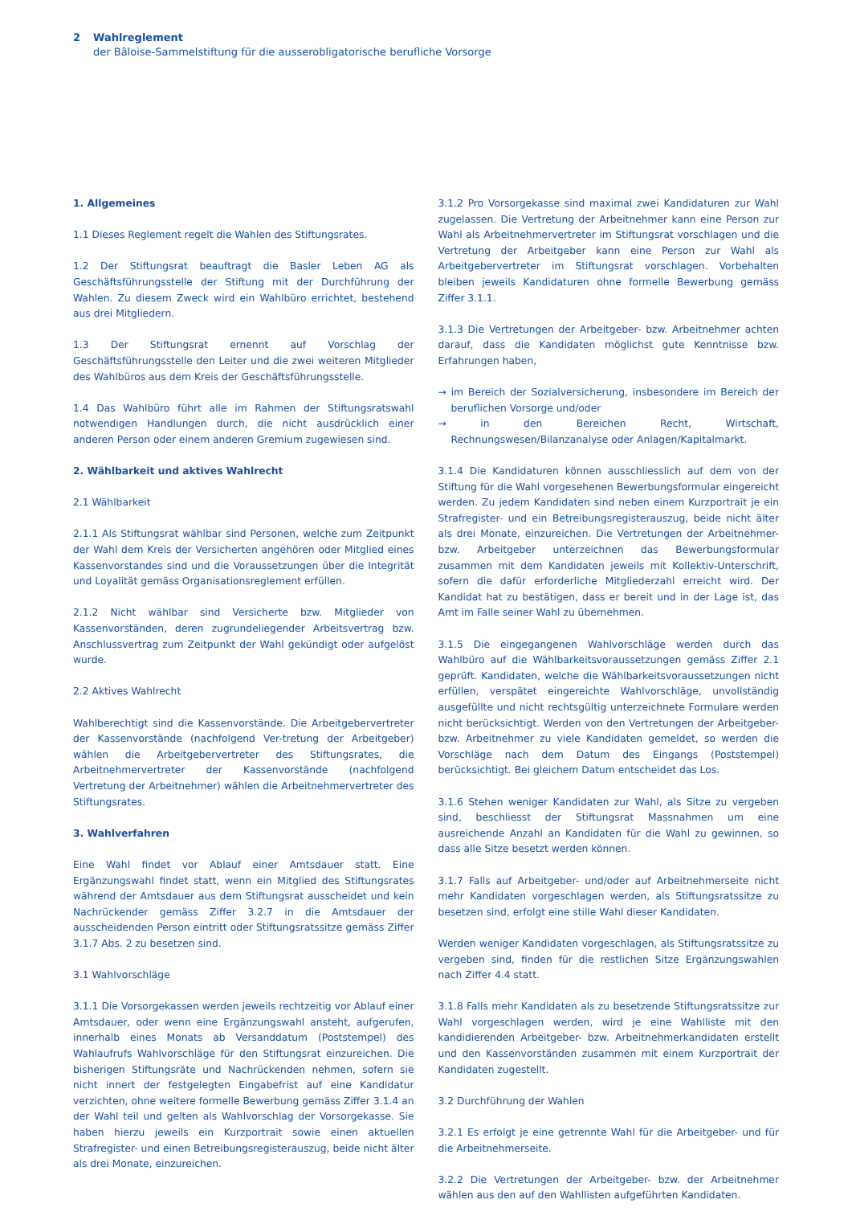2 Wahlreglement
der Bâloise-Sammelstiftung für die ausserobligatorische berufliche Vorsorge
1. Allgemeines
1.1 Dieses Reglement regelt die Wahlen des Stiftungsrates.
1.2 Der Stiftungsrat beauftragt die Basler Leben AG als Geschäftsführungsstelle der Stiftung mit der Durchführung der Wahlen. Zu diesem Zweck wird ein Wahlbüro errichtet, bestehend aus drei Mitgliedern.
1.3 Der Stiftungsrat ernennt auf Vorschlag der Geschäftsführungsstelle den Leiter und die zwei weiteren Mitglieder des Wahlbüros aus dem Kreis der Geschäftsführungsstelle.
1.4 Das Wahlbüro führt alle im Rahmen der Stiftungsratswahl notwendigen Handlungen durch, die nicht ausdrücklich einer anderen Person oder einem anderen Gremium zugewiesen sind.
2. Wählbarkeit und aktives Wahlrecht
2.1 Wählbarkeit
2.1.1 Als Stiftungsrat wählbar sind Personen, welche zum Zeitpunkt der Wahl dem Kreis der Versicherten angehören oder Mitglied eines Kassenvorstandes sind und die Voraussetzungen über die Integrität und Loyalität gemäss Organisationsreglement erfüllen.
2.1.2 Nicht wählbar sind Versicherte bzw. Mitglieder von Kassenvorständen, deren zugrundeliegender Arbeitsvertrag bzw. Anschlussvertrag zum Zeitpunkt der Wahl gekündigt oder aufgelöst wurde.
2.2 Aktives Wahlrecht
Wahlberechtigt sind die Kassenvorstände. Die Arbeitgebervertreter der Kassenvorstände (nachfolgend Ver-tretung der Arbeitgeber) wählen die Arbeitgebervertreter des Stiftungsrates, die Arbeitnehmervertreter der Kassenvorstände (nachfolgend Vertretung der Arbeitnehmer) wählen die Arbeitnehmervertreter des Stiftungsrates.
3. Wahlverfahren
Eine Wahl findet vor Ablauf einer Amtsdauer statt. Eine Ergänzungswahl findet statt, wenn ein Mitglied des Stiftungsrates während der Amtsdauer aus dem Stiftungsrat ausscheidet und kein Nachrückender gemäss Ziffer 3.2.7 in die Amtsdauer der ausscheidenden Person eintritt oder Stiftungsratssitze gemäss Ziffer 3.1.7 Abs. 2 zu besetzen sind.
3.1 Wahlvorschläge
3.1.1 Die Vorsorgekassen werden jeweils rechtzeitig vor Ablauf einer Amtsdauer, oder wenn eine Ergänzungswahl ansteht, aufgerufen, innerhalb eines Monats ab Versanddatum (Poststempel) des Wahlaufrufs Wahlvorschläge für den Stiftungsrat einzureichen. Die bisherigen Stiftungsräte und Nachrückenden nehmen, sofern sie nicht innert der festgelegten Eingabefrist auf eine Kandidatur verzichten, ohne weitere formelle Bewerbung gemäss Ziffer 3.1.4 an der Wahl teil und gelten als Wahlvorschlag der Vorsorgekasse. Sie haben hierzu jeweils ein Kurzportrait sowie einen aktuellen Strafregister- und einen Betreibungsregisterauszug, beide nicht älter als drei Monate, einzureichen.
3.1.2 Pro Vorsorgekasse sind maximal zwei Kandidaturen zur Wahl zugelassen. Die Vertretung der Arbeitnehmer kann eine Person zur Wahl als Arbeitnehmervertreter im Stiftungsrat vorschlagen und die Vertretung der Arbeitgeber kann eine Person zur Wahl als Arbeitgebervertreter im Stiftungsrat vorschlagen. Vorbehalten bleiben jeweils Kandidaturen ohne formelle Bewerbung gemäss Ziffer 3.1.1.
3.1.3 Die Vertretungen der Arbeitgeber- bzw. Arbeitnehmer achten darauf, dass die Kandidaten möglichst gute Kenntnisse bzw. Erfahrungen haben,
→ im Bereich der Sozialversicherung, insbesondere im Bereich der beruflichen Vorsorge und/oder
→ in den Bereichen Recht, Wirtschaft, Rechnungswesen/Bilanzanalyse oder Anlagen/Kapitalmarkt.
3.1.4 Die Kandidaturen können ausschliesslich auf dem von der Stiftung für die Wahl vorgesehenen Bewerbungsformular eingereicht werden. Zu jedem Kandidaten sind neben einem Kurzportrait je ein Strafregister- und ein Betreibungsregisterauszug, beide nicht älter als drei Monate, einzureichen. Die Vertretungen der Arbeitnehmer- bzw. Arbeitgeber unterzeichnen das Bewerbungsformular zusammen mit dem Kandidaten jeweils mit Kollektiv-Unterschrift, sofern die dafür erforderliche Mitgliederzahl erreicht wird. Der Kandidat hat zu bestätigen, dass er bereit und in der Lage ist, das Amt im Falle seiner Wahl zu übernehmen.
3.1.5 Die eingegangenen Wahlvorschläge werden durch das Wahlbüro auf die Wählbarkeitsvoraussetzungen gemäss Ziffer 2.1 geprüft. Kandidaten, welche die Wählbarkeitsvoraussetzungen nicht erfüllen, verspätet eingereichte Wahlvorschläge, unvollständig ausgefüllte und nicht rechtsgültig unterzeichnete Formulare werden nicht berücksichtigt. Werden von den Vertretungen der Arbeitgeber- bzw. Arbeitnehmer zu viele Kandidaten gemeldet, so werden die Vorschläge nach dem Datum des Eingangs (Poststempel) berücksichtigt. Bei gleichem Datum entscheidet das Los.
3.1.6 Stehen weniger Kandidaten zur Wahl, als Sitze zu vergeben sind, beschliesst der Stiftungsrat Massnahmen um eine ausreichende Anzahl an Kandidaten für die Wahl zu gewinnen, so dass alle Sitze besetzt werden können.
3.1.7 Falls auf Arbeitgeber- und/oder auf Arbeitnehmerseite nicht mehr Kandidaten vorgeschlagen werden, als Stiftungsratssitze zu besetzen sind, erfolgt eine stille Wahl dieser Kandidaten.
Werden weniger Kandidaten vorgeschlagen, als Stiftungsratssitze zu vergeben sind, finden für die restlichen Sitze Ergänzungswahlen nach Ziffer 4.4 statt.
3.1.8 Falls mehr Kandidaten als zu besetzende Stiftungsratssitze zur Wahl vorgeschlagen werden, wird je eine Wahlliste mit den kandidierenden Arbeitgeber- bzw. Arbeitnehmerkandidaten erstellt und den Kassenvorständen zusammen mit einem Kurzportrait der Kandidaten zugestellt.
3.2 Durchführung der Wahlen
3.2.1 Es erfolgt je eine getrennte Wahl für die Arbeitgeber- und für die Arbeitnehmerseite.
3.2.2 Die Vertretungen der Arbeitgeber- bzw. der Arbeitnehmer wählen aus den auf den Wahllisten aufgeführten Kandidaten.